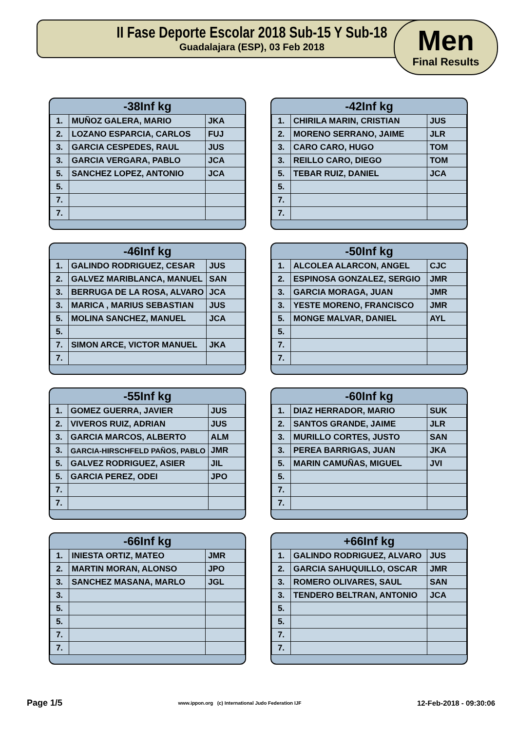II Fase Deporte Escolar 2018 Sub-15 Y Sub-18
Guadalajara (ESP), 03 Feb 2018
Men
Final Results
-38Inf kg
| 1. | MUÑOZ GALERA, MARIO | JKA |
| 2. | LOZANO ESPARCIA, CARLOS | FUJ |
| 3. | GARCIA CESPEDES, RAUL | JUS |
| 3. | GARCIA VERGARA, PABLO | JCA |
| 5. | SANCHEZ LOPEZ, ANTONIO | JCA |
| 5. | | |
| 7. | | |
| 7. | | |
-42Inf kg
| 1. | CHIRILA MARIN, CRISTIAN | JUS |
| 2. | MORENO SERRANO, JAIME | JLR |
| 3. | CARO CARO, HUGO | TOM |
| 3. | REILLO CARO, DIEGO | TOM |
| 5. | TEBAR RUIZ, DANIEL | JCA |
| 5. | | |
| 7. | | |
| 7. | | |
-46Inf kg
| 1. | GALINDO RODRIGUEZ, CESAR | JUS |
| 2. | GALVEZ MARIBLANCA, MANUEL | SAN |
| 3. | BERRUGA DE LA ROSA, ALVARO | JCA |
| 3. | MARICA , MARIUS SEBASTIAN | JUS |
| 5. | MOLINA SANCHEZ, MANUEL | JCA |
| 5. | | |
| 7. | SIMON ARCE, VICTOR MANUEL | JKA |
| 7. | | |
-50Inf kg
| 1. | ALCOLEA ALARCON, ANGEL | CJC |
| 2. | ESPINOSA GONZALEZ, SERGIO | JMR |
| 3. | GARCIA MORAGA, JUAN | JMR |
| 3. | YESTE MORENO, FRANCISCO | JMR |
| 5. | MONGE MALVAR, DANIEL | AYL |
| 5. | | |
| 7. | | |
| 7. | | |
-55Inf kg
| 1. | GOMEZ GUERRA, JAVIER | JUS |
| 2. | VIVEROS RUIZ, ADRIAN | JUS |
| 3. | GARCIA MARCOS, ALBERTO | ALM |
| 3. | GARCIA-HIRSCHFELD PAÑOS, PABLO | JMR |
| 5. | GALVEZ RODRIGUEZ, ASIER | JIL |
| 5. | GARCIA PEREZ, ODEI | JPO |
| 7. | | |
| 7. | | |
-60Inf kg
| 1. | DIAZ HERRADOR, MARIO | SUK |
| 2. | SANTOS GRANDE, JAIME | JLR |
| 3. | MURILLO CORTES, JUSTO | SAN |
| 3. | PEREA BARRIGAS, JUAN | JKA |
| 5. | MARIN CAMUÑAS, MIGUEL | JVI |
| 5. | | |
| 7. | | |
| 7. | | |
-66Inf kg
| 1. | INIESTA ORTIZ, MATEO | JMR |
| 2. | MARTIN MORAN, ALONSO | JPO |
| 3. | SANCHEZ MASANA, MARLO | JGL |
| 3. | | |
| 5. | | |
| 5. | | |
| 7. | | |
| 7. | | |
+66Inf kg
| 1. | GALINDO RODRIGUEZ, ALVARO | JUS |
| 2. | GARCIA SAHUQUILLO, OSCAR | JMR |
| 3. | ROMERO OLIVARES, SAUL | SAN |
| 3. | TENDERO BELTRAN, ANTONIO | JCA |
| 5. | | |
| 5. | | |
| 7. | | |
| 7. | | |
Page 1/5 www.ippon.org (c) International Judo Federation IJF 12-Feb-2018 - 09:30:06